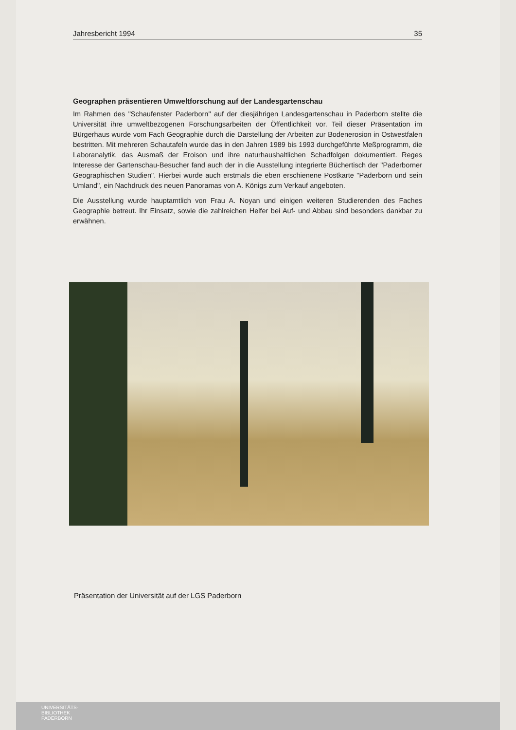Jahresbericht 1994 35
Geographen präsentieren Umweltforschung auf der Landesgartenschau
Im Rahmen des "Schaufenster Paderborn" auf der diesjährigen Landesgartenschau in Paderborn stellte die Universität ihre umweltbezogenen Forschungsarbeiten der Öffentlichkeit vor. Teil dieser Präsentation im Bürgerhaus wurde vom Fach Geographie durch die Darstellung der Arbeiten zur Bodenerosion in Ostwestfalen bestritten. Mit mehreren Schautafeln wurde das in den Jahren 1989 bis 1993 durchgeführte Meßprogramm, die Laboranalytik, das Ausmaß der Eroison und ihre naturhaushaltlichen Schadfolgen dokumentiert. Reges Interesse der Gartenschau-Besucher fand auch der in die Ausstellung integrierte Büchertisch der "Paderborner Geographischen Studien". Hierbei wurde auch erstmals die eben erschienene Postkarte "Paderborn und sein Umland", ein Nachdruck des neuen Panoramas von A. Königs zum Verkauf angeboten.
Die Ausstellung wurde hauptamtlich von Frau A. Noyan und einigen weiteren Studierenden des Faches Geographie betreut. Ihr Einsatz, sowie die zahlreichen Helfer bei Auf- und Abbau sind besonders dankbar zu erwähnen.
Präsentation der Universität auf der LGS Paderborn
UNIVERSITÄTS-
BIBLIOTHEK
PADERBORN